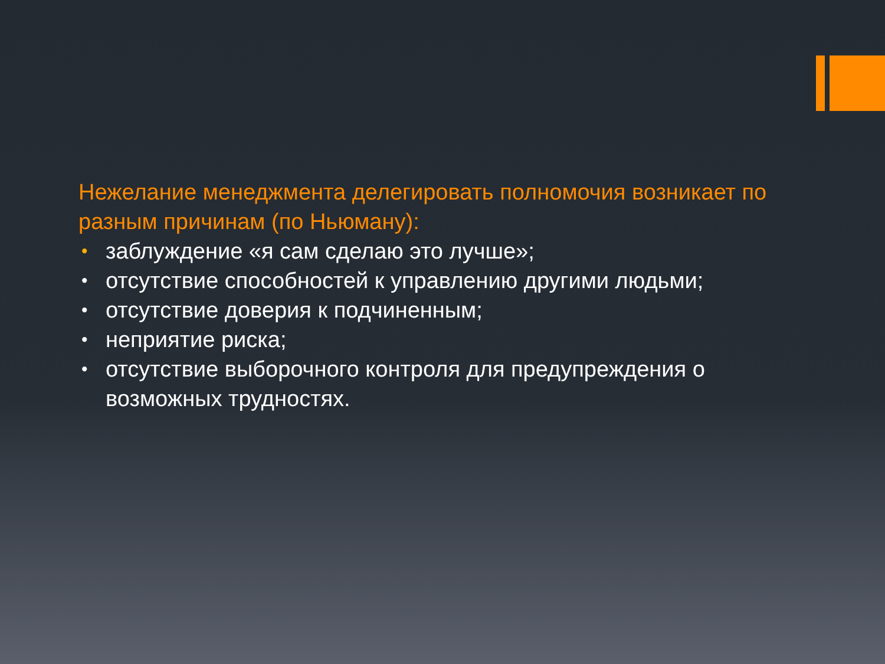Нежелание менеджмента делегировать полномочия возникает по разным причинам (по Ньюману):
• заблуждение «я сам сделаю это лучше»;
• отсутствие способностей к управлению другими людьми;
• отсутствие доверия к подчиненным;
• неприятие риска;
• отсутствие выборочного контроля для предупреждения о возможных трудностях.